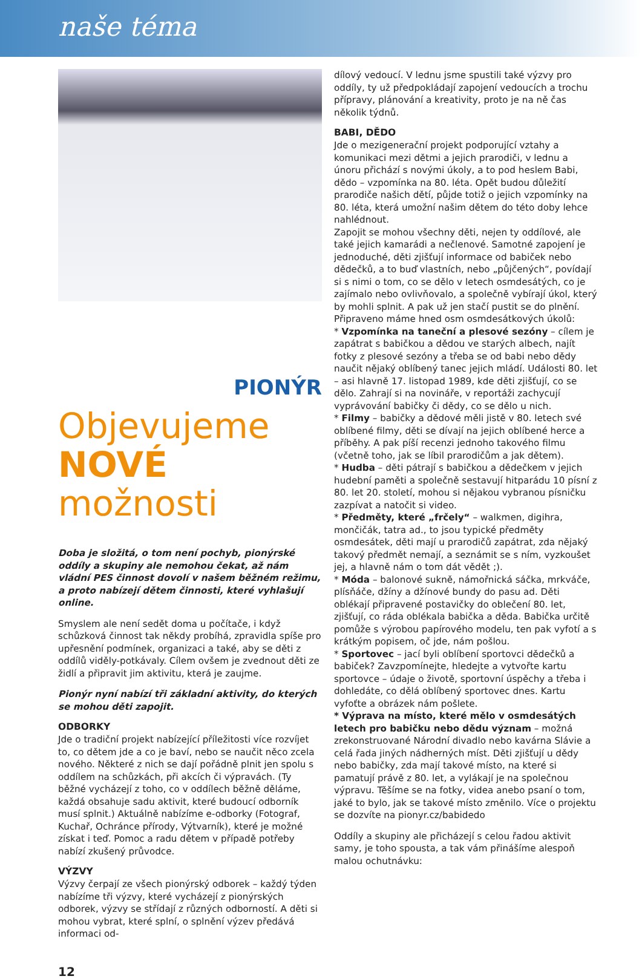naše téma
PIONÝR Objevujeme
NOVÉ
možnosti
Doba je složitá, o tom není pochyb, pionýrské oddíly a skupiny ale nemohou čekat, až nám vládní PES činnost dovolí v našem běžném režimu, a proto nabízejí dětem činnosti, které vyhlašují online.
Smyslem ale není sedět doma u počítače, i když schůzková činnost tak někdy probíhá, zpravidla spíše pro upřesnění podmínek, organizaci a také, aby se děti z oddílů viděly-potkávaly. Cílem ovšem je zvednout děti ze židlí a připravit jim aktivitu, která je zaujme.
Pionýr nyní nabízí tři základní aktivity, do kterých se mohou děti zapojit.
ODBORKY
Jde o tradiční projekt nabízející příležitosti více rozvíjet to, co dětem jde a co je baví, nebo se naučit něco zcela nového. Některé z nich se dají pořádně plnit jen spolu s oddílem na schůzkách, při akcích či výpravách. (Ty běžné vycházejí z toho, co v oddílech běžně děláme, každá obsahuje sadu aktivit, které budoucí odborník musí splnit.) Aktuálně nabízíme e-odborky (Fotograf, Kuchař, Ochránce přírody, Výtvarník), které je možné získat i teď. Pomoc a radu dětem v případě potřeby nabízí zkušený průvodce.
VÝZVY
Výzvy čerpají ze všech pionýrský odborek – každý týden nabízíme tři výzvy, které vycházejí z pionýrských odborek, výzvy se střídají z různých odborností. A děti si mohou vybrat, které splní, o splnění výzev předává informaci od-
12
dílový vedoucí. V lednu jsme spustili také výzvy pro oddíly, ty už předpokládají zapojení vedoucích a trochu přípravy, plánování a kreativity, proto je na ně čas několik týdnů.
BABI, DĚDO
Jde o mezigenerační projekt podporující vztahy a komunikaci mezi dětmi a jejich prarodiči, v lednu a únoru přichází s novými úkoly, a to pod heslem Babi, dědo – vzpomínka na 80. léta. Opět budou důležití prarodiče našich dětí, půjde totiž o jejich vzpomínky na 80. léta, která umožní našim dětem do této doby lehce nahlédnout.
Zapojit se mohou všechny děti, nejen ty oddílové, ale také jejich kamarádi a nečlenové. Samotné zapojení je jednoduché, děti zjišťují informace od babiček nebo dědečků, a to buď vlastních, nebo „půjčených“, povídají si s nimi o tom, co se dělo v letech osmdesátých, co je zajímalo nebo ovlivňovalo, a společně vybírají úkol, který by mohli splnit. A pak už jen stačí pustit se do plnění.
Připraveno máme hned osm osmdesátkových úkolů:
* Vzpomínka na taneční a plesové sezóny – cílem je zapátrat s babičkou a dědou ve starých albech, najít fotky z plesové sezóny a třeba se od babi nebo dědy naučit nějaký oblíbený tanec jejich mládí. Události 80. let – asi hlavně 17. listopad 1989, kde děti zjišťují, co se dělo. Zahrají si na novináře, v reportáži zachycují vyprávování babičky či dědy, co se dělo u nich.
* Filmy – babičky a dědové měli jistě v 80. letech své oblíbené filmy, děti se dívají na jejich oblíbené herce a příběhy. A pak píší recenzi jednoho takového filmu (včetně toho, jak se líbil prarodičům a jak dětem).
* Hudba – děti pátrají s babičkou a dědečkem v jejich hudební paměti a společně sestavují hitparádu 10 písní z 80. let 20. století, mohou si nějakou vybranou písničku zazpívat a natočit si video.
* Předměty, které „frčely“ – walkmen, digihra, mončičák, tatra ad., to jsou typické předměty osmdesátek, děti mají u prarodičů zapátrat, zda nějaký takový předmět nemají, a seznámit se s ním, vyzkoušet jej, a hlavně nám o tom dát vědět ;).
* Móda – balonové sukně, námořnická sáčka, mrkváče, plísňáče, džíny a džínové bundy do pasu ad. Děti oblékají připravené postavičky do oblečení 80. let, zjišťují, co ráda oblékala babička a děda. Babička určitě pomůže s výrobou papírového modelu, ten pak vyfotí a s krátkým popisem, oč jde, nám pošlou.
* Sportovec – jací byli oblíbení sportovci dědečků a babiček? Zavzpomínejte, hledejte a vytvořte kartu sportovce – údaje o životě, sportovní úspěchy a třeba i dohledáte, co dělá oblíbený sportovec dnes. Kartu vyfoťte a obrázek nám pošlete.
* Výprava na místo, které mělo v osmdesátých letech pro babičku nebo dědu význam – možná zrekonstruované Národní divadlo nebo kavárna Slávie a celá řada jiných nádherných míst. Děti zjišťují u dědy nebo babičky, zda mají takové místo, na které si pamatují právě z 80. let, a vylákají je na společnou výpravu. Těšíme se na fotky, videa anebo psaní o tom, jaké to bylo, jak se takové místo změnilo. Více o projektu se dozvíte na pionyr.cz/babidedo
Oddíly a skupiny ale přicházejí s celou řadou aktivit samy, je toho spousta, a tak vám přinášíme alespoň malou ochutnávku: